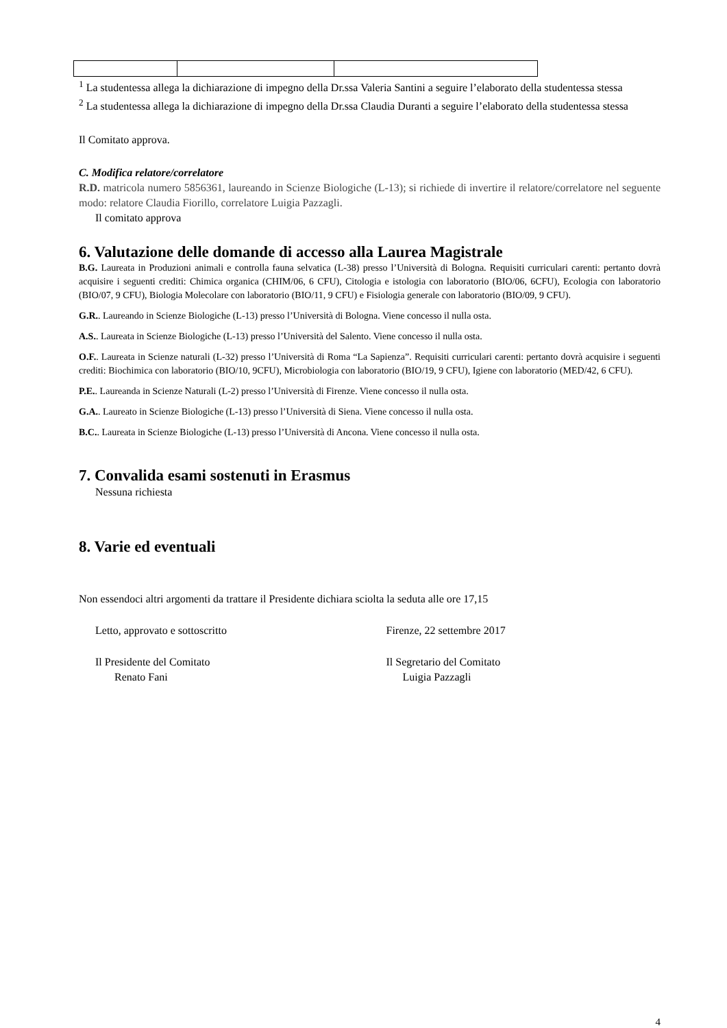<sup>1</sup> La studentessa allega la dichiarazione di impegno della Dr.ssa Valeria Santini a seguire l’elaborato della studentessa stessa
<sup>2</sup> La studentessa allega la dichiarazione di impegno della Dr.ssa Claudia Duranti a seguire l’elaborato della studentessa stessa
Il Comitato approva.
C. Modifica relatore/correlatore
R.D. matricola numero 5856361, laureando in Scienze Biologiche (L-13); si richiede di invertire il relatore/correlatore nel seguente modo: relatore Claudia Fiorillo, correlatore Luigia Pazzagli.
Il comitato approva
6. Valutazione delle domande di accesso alla Laurea Magistrale
B.G. Laureata in Produzioni animali e controlla fauna selvatica (L-38) presso l’Università di Bologna. Requisiti curriculari carenti: pertanto dovrà acquisire i seguenti crediti: Chimica organica (CHIM/06, 6 CFU), Citologia e istologia con laboratorio (BIO/06, 6CFU), Ecologia con laboratorio (BIO/07, 9 CFU), Biologia Molecolare con laboratorio (BIO/11, 9 CFU) e Fisiologia generale con laboratorio (BIO/09, 9 CFU).
G.R.. Laureando in Scienze Biologiche (L-13) presso l’Università di Bologna. Viene concesso il nulla osta.
A.S.. Laureata in Scienze Biologiche (L-13) presso l’Università del Salento. Viene concesso il nulla osta.
O.F.. Laureata in Scienze naturali (L-32) presso l’Università di Roma “La Sapienza”. Requisiti curriculari carenti: pertanto dovrà acquisire i seguenti crediti: Biochimica con laboratorio (BIO/10, 9CFU), Microbiologia con laboratorio (BIO/19, 9 CFU), Igiene con laboratorio (MED/42, 6 CFU).
P.E.. Laureanda in Scienze Naturali (L-2) presso l’Università di Firenze. Viene concesso il nulla osta.
G.A.. Laureato in Scienze Biologiche (L-13) presso l’Università di Siena. Viene concesso il nulla osta.
B.C.. Laureata in Scienze Biologiche (L-13) presso l’Università di Ancona. Viene concesso il nulla osta.
7. Convalida esami sostenuti in Erasmus
Nessuna richiesta
8. Varie ed eventuali
Non essendoci altri argomenti da trattare il Presidente dichiara sciolta la seduta alle ore 17,15
Letto, approvato e sottoscritto Firenze, 22 settembre 2017
Il Presidente del Comitato
Renato Fani
Il Segretario del Comitato
Luigia Pazzagli
4